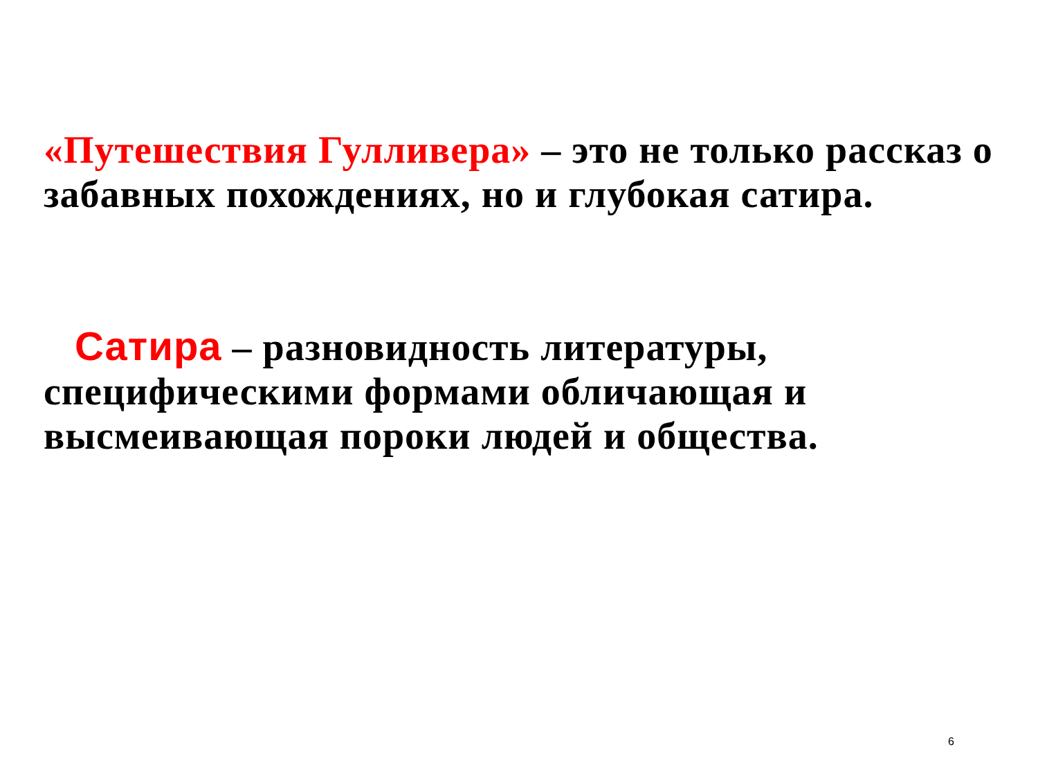«Путешествия Гулливера» – это не только рассказ о забавных похождениях, но и глубокая сатира.
Сатира – разновидность литературы, специфическими формами обличающая и высмеивающая пороки людей и общества.
6